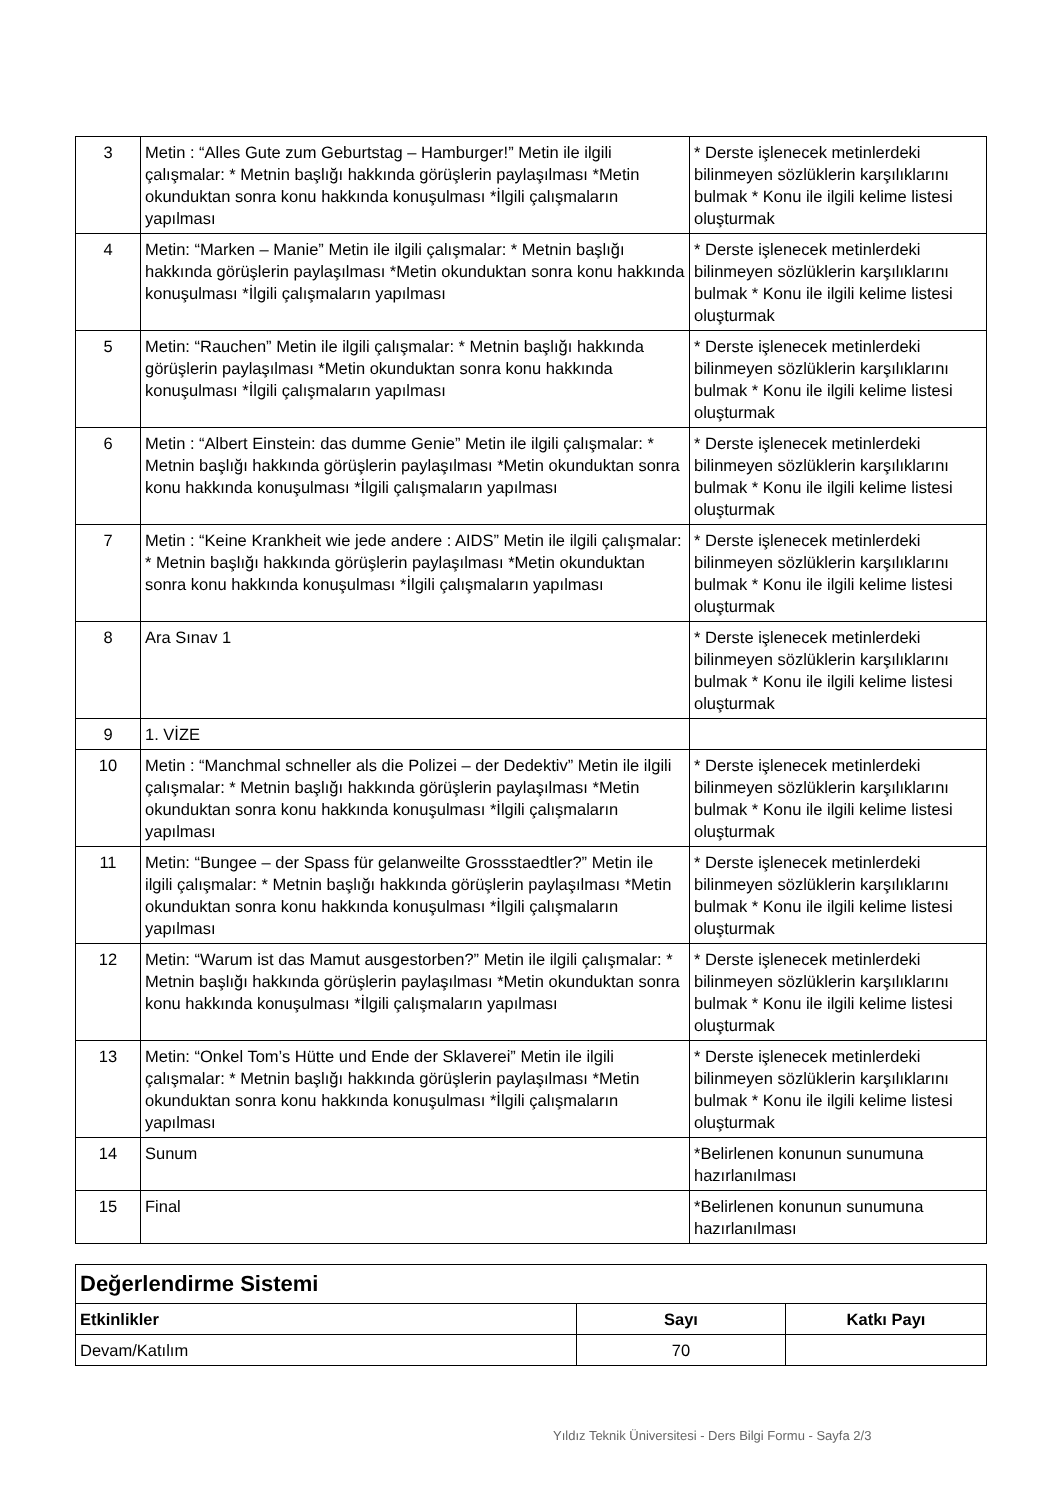| 3 | Metin : “Alles Gute zum Geburtstag – Hamburger!” Metin ile ilgili çalışmalar: * Metnin başlığı hakkında görüşlerin paylaşılması *Metin okunduktan sonra konu hakkında konuşulması *İlgili çalışmaların yapılması | * Derste işlenecek metinlerdeki bilinmeyen sözlüklerin karşılıklarını bulmak * Konu ile ilgili kelime listesi oluşturmak |
| 4 | Metin: “Marken – Manie” Metin ile ilgili çalışmalar: * Metnin başlığı hakkında görüşlerin paylaşılması *Metin okunduktan sonra konu hakkında konuşulması *İlgili çalışmaların yapılması | * Derste işlenecek metinlerdeki bilinmeyen sözlüklerin karşılıklarını bulmak * Konu ile ilgili kelime listesi oluşturmak |
| 5 | Metin: “Rauchen” Metin ile ilgili çalışmalar: * Metnin başlığı hakkında görüşlerin paylaşılması *Metin okunduktan sonra konu hakkında konuşulması *İlgili çalışmaların yapılması | * Derste işlenecek metinlerdeki bilinmeyen sözlüklerin karşılıklarını bulmak * Konu ile ilgili kelime listesi oluşturmak |
| 6 | Metin : “Albert Einstein: das dumme Genie” Metin ile ilgili çalışmalar: * Metnin başlığı hakkında görüşlerin paylaşılması *Metin okunduktan sonra konu hakkında konuşulması *İlgili çalışmaların yapılması | * Derste işlenecek metinlerdeki bilinmeyen sözlüklerin karşılıklarını bulmak * Konu ile ilgili kelime listesi oluşturmak |
| 7 | Metin : “Keine Krankheit wie jede andere : AIDS” Metin ile ilgili çalışmalar: * Metnin başlığı hakkında görüşlerin paylaşılması *Metin okunduktan sonra konu hakkında konuşulması *İlgili çalışmaların yapılması | * Derste işlenecek metinlerdeki bilinmeyen sözlüklerin karşılıklarını bulmak * Konu ile ilgili kelime listesi oluşturmak |
| 8 | Ara Sınav 1 | * Derste işlenecek metinlerdeki bilinmeyen sözlüklerin karşılıklarını bulmak * Konu ile ilgili kelime listesi oluşturmak |
| 9 | 1. VİZE | |
| 10 | Metin : “Manchmal schneller als die Polizei – der Dedektiv” Metin ile ilgili çalışmalar: * Metnin başlığı hakkında görüşlerin paylaşılması *Metin okunduktan sonra konu hakkında konuşulması *İlgili çalışmaların yapılması | * Derste işlenecek metinlerdeki bilinmeyen sözlüklerin karşılıklarını bulmak * Konu ile ilgili kelime listesi oluşturmak |
| 11 | Metin: “Bungee – der Spass für gelanweilte Grossstaedtler?” Metin ile ilgili çalışmalar: * Metnin başlığı hakkında görüşlerin paylaşılması *Metin okunduktan sonra konu hakkında konuşulması *İlgili çalışmaların yapılması | * Derste işlenecek metinlerdeki bilinmeyen sözlüklerin karşılıklarını bulmak * Konu ile ilgili kelime listesi oluşturmak |
| 12 | Metin: “Warum ist das Mamut ausgestorben?” Metin ile ilgili çalışmalar: * Metnin başlığı hakkında görüşlerin paylaşılması *Metin okunduktan sonra konu hakkında konuşulması *İlgili çalışmaların yapılması | * Derste işlenecek metinlerdeki bilinmeyen sözlüklerin karşılıklarını bulmak * Konu ile ilgili kelime listesi oluşturmak |
| 13 | Metin: “Onkel Tom’s Hütte und Ende der Sklaverei” Metin ile ilgili çalışmalar: * Metnin başlığı hakkında görüşlerin paylaşılması *Metin okunduktan sonra konu hakkında konuşulması *İlgili çalışmaların yapılması | * Derste işlenecek metinlerdeki bilinmeyen sözlüklerin karşılıklarını bulmak * Konu ile ilgili kelime listesi oluşturmak |
| 14 | Sunum | *Belirlenen konunun sunumuna hazırlanılması |
| 15 | Final | *Belirlenen konunun sunumuna hazırlanılması |
| Değerlendirme Sistemi | | |
| --- | --- | --- |
| Etkinlikler | Sayı | Katkı Payı |
| Devam/Katılım | 70 | |
Yıldız Teknik Üniversitesi - Ders Bilgi Formu - Sayfa 2/3